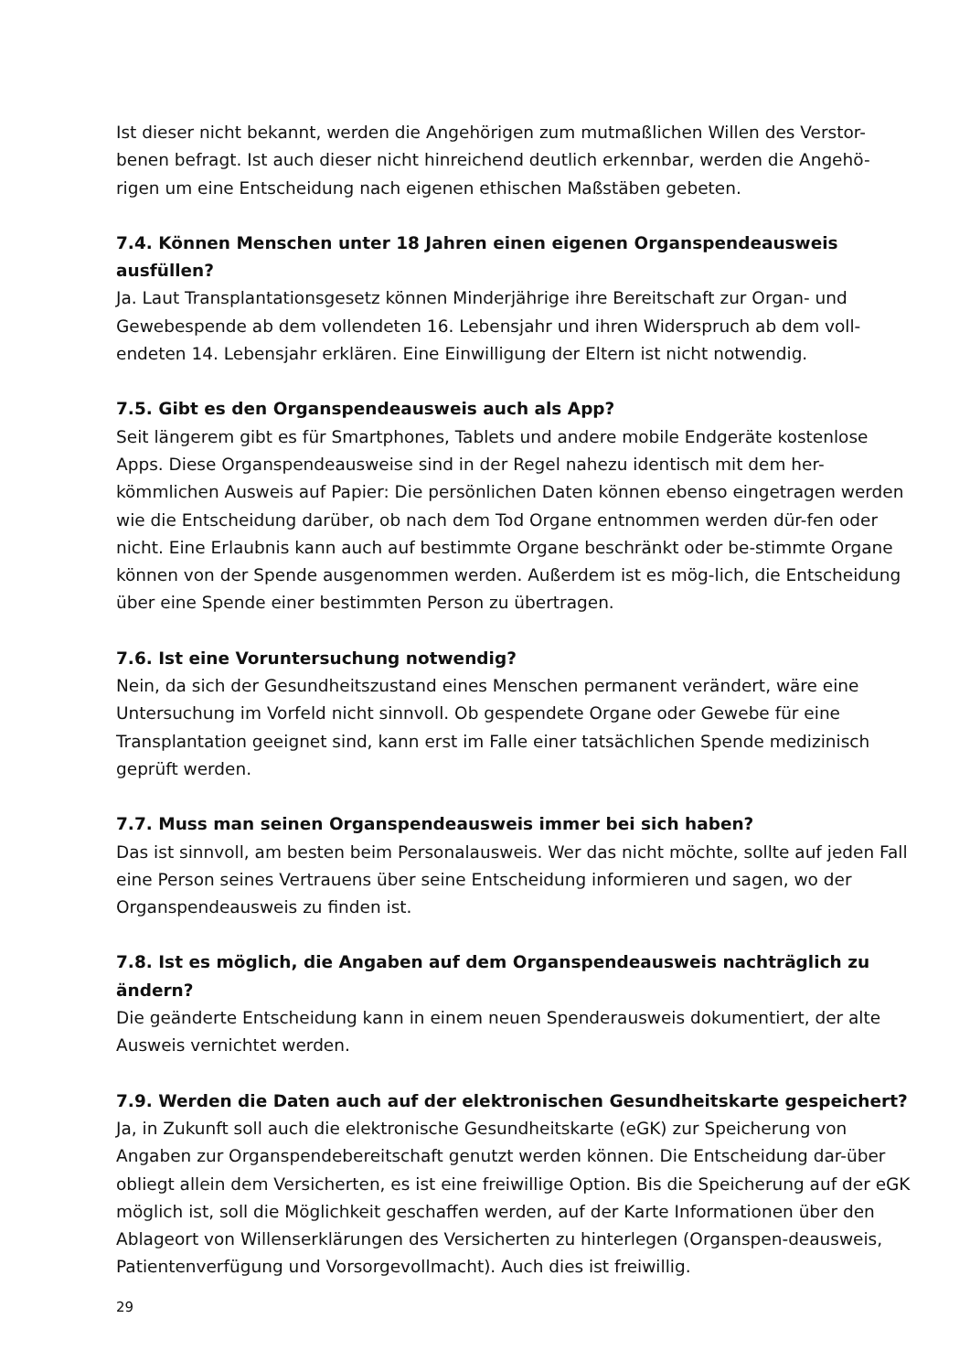Ist dieser nicht bekannt, werden die Angehörigen zum mutmaßlichen Willen des Verstor-benen befragt. Ist auch dieser nicht hinreichend deutlich erkennbar, werden die Angehö-rigen um eine Entscheidung nach eigenen ethischen Maßstäben gebeten.
7.4. Können Menschen unter 18 Jahren einen eigenen Organspendeausweis ausfüllen?
Ja. Laut Transplantationsgesetz können Minderjährige ihre Bereitschaft zur Organ- und Gewebespende ab dem vollendeten 16. Lebensjahr und ihren Widerspruch ab dem voll-endeten 14. Lebensjahr erklären. Eine Einwilligung der Eltern ist nicht notwendig.
7.5. Gibt es den Organspendeausweis auch als App?
Seit längerem gibt es für Smartphones, Tablets und andere mobile Endgeräte kostenlose Apps. Diese Organspendeausweise sind in der Regel nahezu identisch mit dem her-kömmlichen Ausweis auf Papier: Die persönlichen Daten können ebenso eingetragen werden wie die Entscheidung darüber, ob nach dem Tod Organe entnommen werden dür-fen oder nicht. Eine Erlaubnis kann auch auf bestimmte Organe beschränkt oder be-stimmte Organe können von der Spende ausgenommen werden. Außerdem ist es mög-lich, die Entscheidung über eine Spende einer bestimmten Person zu übertragen.
7.6. Ist eine Voruntersuchung notwendig?
Nein, da sich der Gesundheitszustand eines Menschen permanent verändert, wäre eine Untersuchung im Vorfeld nicht sinnvoll. Ob gespendete Organe oder Gewebe für eine Transplantation geeignet sind, kann erst im Falle einer tatsächlichen Spende medizinisch geprüft werden.
7.7. Muss man seinen Organspendeausweis immer bei sich haben?
Das ist sinnvoll, am besten beim Personalausweis. Wer das nicht möchte, sollte auf jeden Fall eine Person seines Vertrauens über seine Entscheidung informieren und sagen, wo der Organspendeausweis zu finden ist.
7.8. Ist es möglich, die Angaben auf dem Organspendeausweis nachträglich zu ändern?
Die geänderte Entscheidung kann in einem neuen Spenderausweis dokumentiert, der alte Ausweis vernichtet werden.
7.9. Werden die Daten auch auf der elektronischen Gesundheitskarte gespeichert?
Ja, in Zukunft soll auch die elektronische Gesundheitskarte (eGK) zur Speicherung von Angaben zur Organspendebereitschaft genutzt werden können. Die Entscheidung dar-über obliegt allein dem Versicherten, es ist eine freiwillige Option. Bis die Speicherung auf der eGK möglich ist, soll die Möglichkeit geschaffen werden, auf der Karte Informationen über den Ablageort von Willenserklärungen des Versicherten zu hinterlegen (Organspen-deausweis, Patientenverfügung und Vorsorgevollmacht). Auch dies ist freiwillig.
29